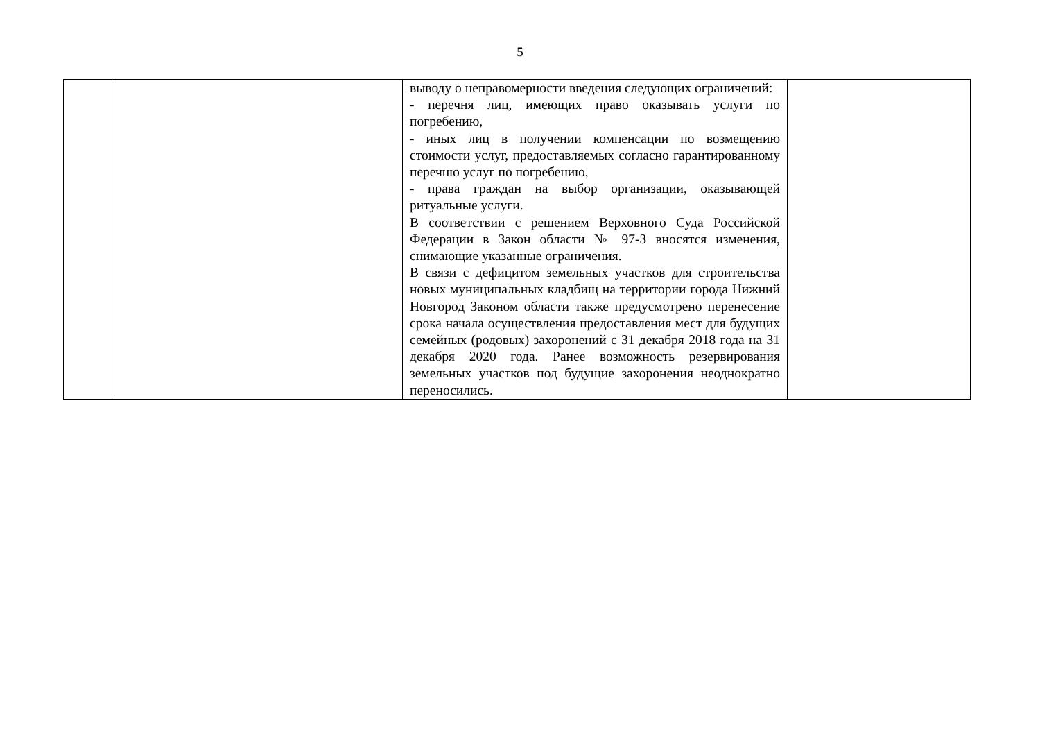5
| | | выводу о неправомерности введения следующих ограничений: - перечня лиц, имеющих право оказывать услуги по погребению, - иных лиц в получении компенсации по возмещению стоимости услуг, предоставляемых согласно гарантированному перечню услуг по погребению, - права граждан на выбор организации, оказывающей ритуальные услуги. В соответствии с решением Верховного Суда Российской Федерации в Закон области № 97-З вносятся изменения, снимающие указанные ограничения. В связи с дефицитом земельных участков для строительства новых муниципальных кладбищ на территории города Нижний Новгород Законом области также предусмотрено перенесение срока начала осуществления предоставления мест для будущих семейных (родовых) захоронений с 31 декабря 2018 года на 31 декабря 2020 года. Ранее возможность резервирования земельных участков под будущие захоронения неоднократно переносились. | |